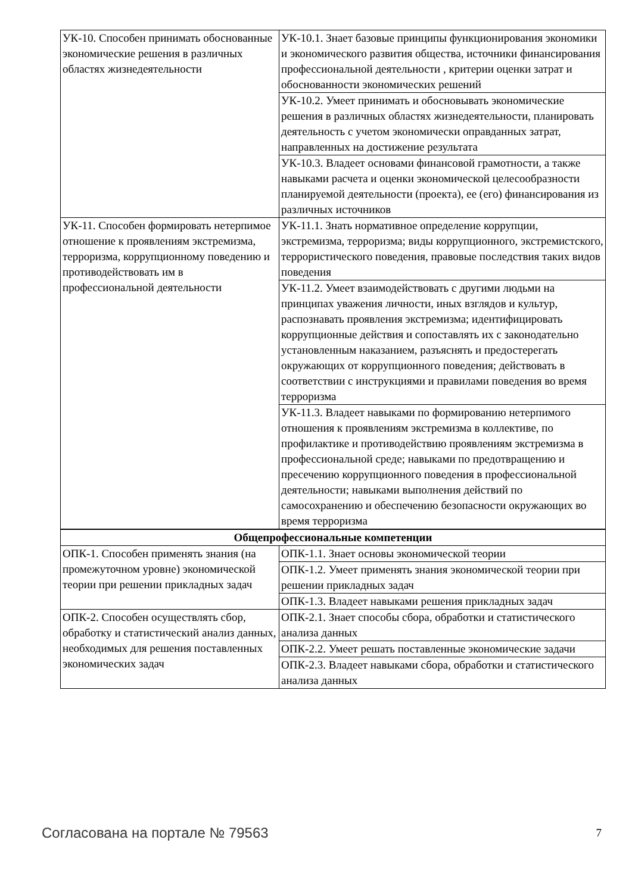| УК-10. Способен принимать обоснованные экономические решения в различных областях жизнедеятельности | УК-10.1. Знает базовые принципы функционирования экономики и экономического развития общества, источники финансирования профессиональной деятельности , критерии оценки затрат и обоснованности экономических решений |
| | УК-10.2. Умеет принимать и обосновывать экономические решения в различных областях жизнедеятельности, планировать деятельность с учетом экономически оправданных затрат, направленных на достижение результата |
| | УК-10.3. Владеет основами финансовой грамотности, а также навыками расчета и оценки экономической целесообразности планируемой деятельности (проекта), ее (его) финансирования из различных источников |
| УК-11. Способен формировать нетерпимое отношение к проявлениям экстремизма, терроризма, коррупционному поведению и противодействовать им в профессиональной деятельности | УК-11.1. Знать нормативное определение коррупции, экстремизма, терроризма; виды коррупционного, экстремистского, террористического поведения, правовые последствия таких видов поведения |
| | УК-11.2. Умеет взаимодействовать с другими людьми на принципах уважения личности, иных взглядов и культур, распознавать проявления экстремизма; идентифицировать коррупционные действия и сопоставлять их с законодательно установленным наказанием, разъяснять и предостерегать окружающих от коррупционного поведения; действовать в соответствии с инструкциями и правилами поведения во время терроризма |
| | УК-11.3. Владеет навыками по формированию нетерпимого отношения к проявлениям экстремизма в коллективе, по профилактике и противодействию проявлениям экстремизма в профессиональной среде; навыками по предотвращению и пресечению коррупционного поведения в профессиональной деятельности; навыками выполнения действий по самосохранению и обеспечению безопасности окружающих во время терроризма |
| Общепрофессиональные компетенции | |
| ОПК-1. Способен применять знания (на промежуточном уровне) экономической теории при решении прикладных задач | ОПК-1.1. Знает основы экономической теории |
| | ОПК-1.2. Умеет применять знания экономической теории при решении прикладных задач |
| | ОПК-1.3. Владеет навыками решения прикладных задач |
| ОПК-2. Способен осуществлять сбор, обработку и статистический анализ данных, необходимых для решения поставленных экономических задач | ОПК-2.1. Знает способы сбора, обработки и статистического анализа данных |
| | ОПК-2.2. Умеет решать поставленные экономические задачи |
| | ОПК-2.3. Владеет навыками сбора, обработки и статистического анализа данных |
Согласована на портале № 79563 7